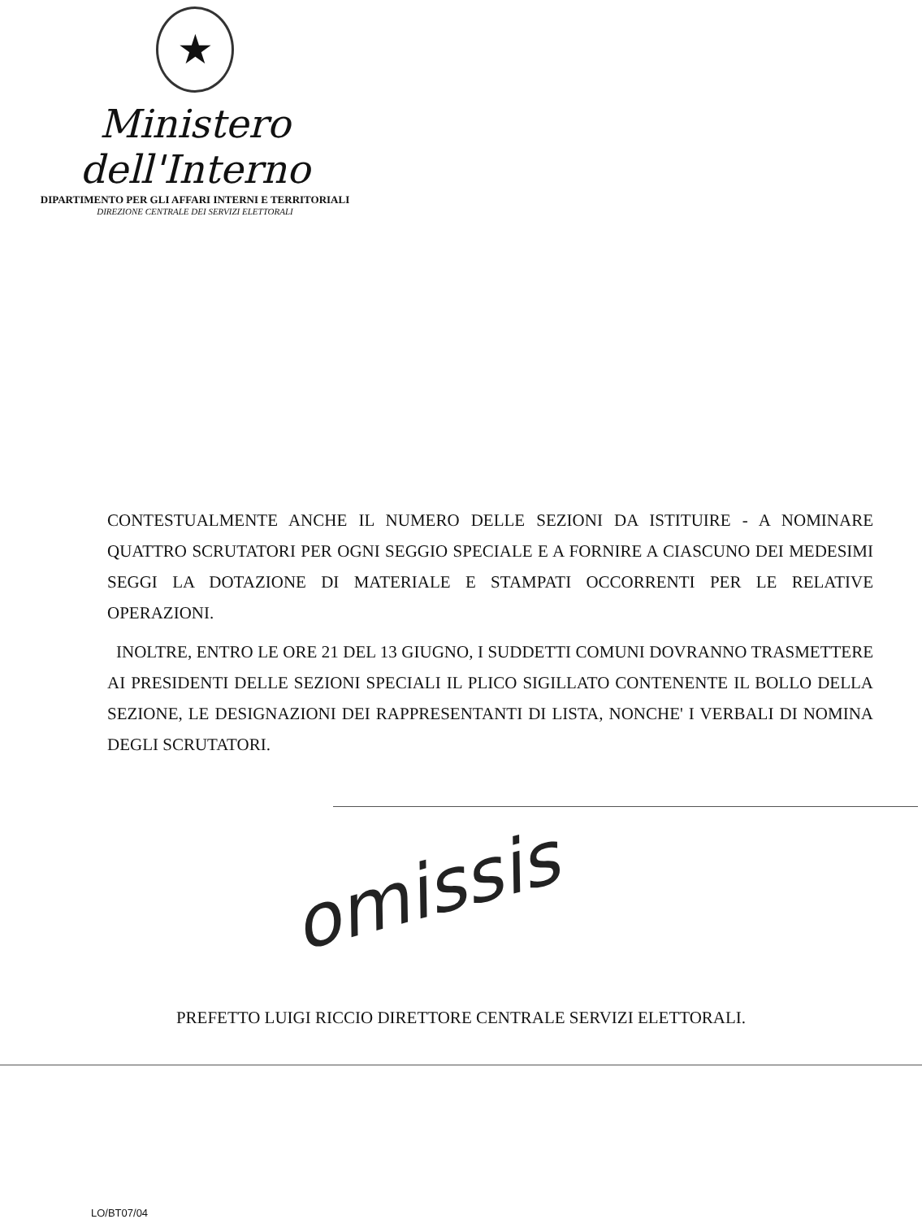★
Ministero dell'Interno
DIPARTIMENTO PER GLI AFFARI INTERNI E TERRITORIALI
DIREZIONE CENTRALE DEI SERVIZI ELETTORALI
CONTESTUALMENTE ANCHE IL NUMERO DELLE SEZIONI DA ISTITUIRE - A NOMINARE QUATTRO SCRUTATORI PER OGNI SEGGIO SPECIALE E A FORNIRE A CIASCUNO DEI MEDESIMI SEGGI LA DOTAZIONE DI MATERIALE E STAMPATI OCCORRENTI PER LE RELATIVE OPERAZIONI.
INOLTRE, ENTRO LE ORE 21 DEL 13 GIUGNO, I SUDDETTI COMUNI DOVRANNO TRASMETTERE AI PRESIDENTI DELLE SEZIONI SPECIALI IL PLICO SIGILLATO CONTENENTE IL BOLLO DELLA SEZIONE, LE DESIGNAZIONI DEI RAPPRESENTANTI DI LISTA, NONCHE' I VERBALI DI NOMINA DEGLI SCRUTATORI.
omissis
PREFETTO LUIGI RICCIO DIRETTORE CENTRALE SERVIZI ELETTORALI.
LO/BT07/04